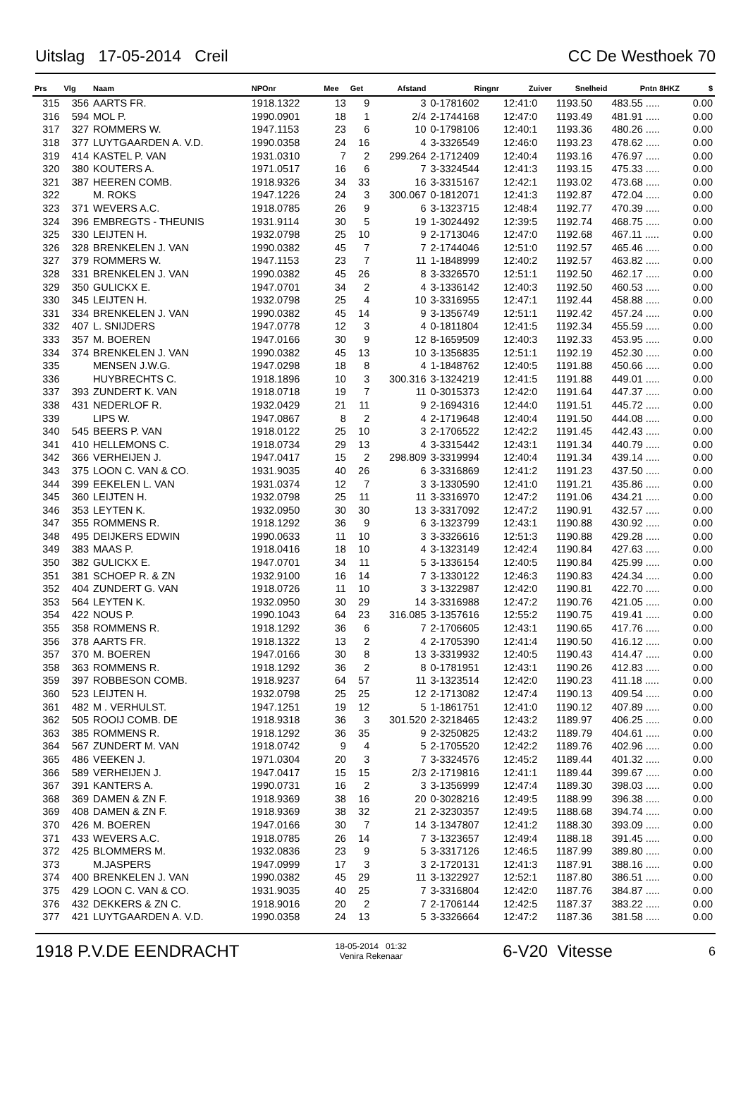Uitslag 17-05-2014 Creil CC De Westhoek 70
| Prs | Vlg | Naam | NPOnr | Mee | Get | Afstand | Ringnr | Zuiver | Snelheid | Pntn 8HKZ | $ |
| --- | --- | --- | --- | --- | --- | --- | --- | --- | --- | --- | --- |
| 315 | 356 | AARTS FR. | 1918.1322 | 13 | 9 | 3 | 0-1781602 | 12:41:0 | 1193.50 | 483.55 ..... | 0.00 |
| 316 | 594 | MOL P. | 1990.0901 | 18 | 1 | 2/4 | 2-1744168 | 12:47:0 | 1193.49 | 481.91 ..... | 0.00 |
| 317 | 327 | ROMMERS W. | 1947.1153 | 23 | 6 | 10 | 0-1798106 | 12:40:1 | 1193.36 | 480.26 ..... | 0.00 |
| 318 | 377 | LUYTGAARDEN A. V.D. | 1990.0358 | 24 | 16 | 4 | 3-3326549 | 12:46:0 | 1193.23 | 478.62 ..... | 0.00 |
| 319 | 414 | KASTEL P. VAN | 1931.0310 | 7 | 2 | 299.264 | 2-1712409 | 12:40:4 | 1193.16 | 476.97 ..... | 0.00 |
| 320 | 380 | KOUTERS A. | 1971.0517 | 16 | 6 | 7 | 3-3324544 | 12:41:3 | 1193.15 | 475.33 ..... | 0.00 |
| 321 | 387 | HEEREN COMB. | 1918.9326 | 34 | 33 | 16 | 3-3315167 | 12:42:1 | 1193.02 | 473.68 ..... | 0.00 |
| 322 | | M. ROKS | 1947.1226 | 24 | 3 | 300.067 | 0-1812071 | 12:41:3 | 1192.87 | 472.04 ..... | 0.00 |
| 323 | 371 | WEVERS A.C. | 1918.0785 | 26 | 9 | 6 | 3-1323715 | 12:48:4 | 1192.77 | 470.39 ..... | 0.00 |
| 324 | 396 | EMBREGTS - THEUNIS | 1931.9114 | 30 | 5 | 19 | 1-3024492 | 12:39:5 | 1192.74 | 468.75 ..... | 0.00 |
| 325 | 330 | LEIJTEN H. | 1932.0798 | 25 | 10 | 9 | 2-1713046 | 12:47:0 | 1192.68 | 467.11 ..... | 0.00 |
| 326 | 328 | BRENKELEN J. VAN | 1990.0382 | 45 | 7 | 7 | 2-1744046 | 12:51:0 | 1192.57 | 465.46 ..... | 0.00 |
| 327 | 379 | ROMMERS W. | 1947.1153 | 23 | 7 | 11 | 1-1848999 | 12:40:2 | 1192.57 | 463.82 ..... | 0.00 |
| 328 | 331 | BRENKELEN J. VAN | 1990.0382 | 45 | 26 | 8 | 3-3326570 | 12:51:1 | 1192.50 | 462.17 ..... | 0.00 |
| 329 | 350 | GULICKX E. | 1947.0701 | 34 | 2 | 4 | 3-1336142 | 12:40:3 | 1192.50 | 460.53 ..... | 0.00 |
| 330 | 345 | LEIJTEN H. | 1932.0798 | 25 | 4 | 10 | 3-3316955 | 12:47:1 | 1192.44 | 458.88 ..... | 0.00 |
| 331 | 334 | BRENKELEN J. VAN | 1990.0382 | 45 | 14 | 9 | 3-1356749 | 12:51:1 | 1192.42 | 457.24 ..... | 0.00 |
| 332 | 407 | L. SNIJDERS | 1947.0778 | 12 | 3 | 4 | 0-1811804 | 12:41:5 | 1192.34 | 455.59 ..... | 0.00 |
| 333 | 357 | M. BOEREN | 1947.0166 | 30 | 9 | 12 | 8-1659509 | 12:40:3 | 1192.33 | 453.95 ..... | 0.00 |
| 334 | 374 | BRENKELEN J. VAN | 1990.0382 | 45 | 13 | 10 | 3-1356835 | 12:51:1 | 1192.19 | 452.30 ..... | 0.00 |
| 335 | | MENSEN J.W.G. | 1947.0298 | 18 | 8 | 4 | 1-1848762 | 12:40:5 | 1191.88 | 450.66 ..... | 0.00 |
| 336 | | HUYBRECHTS C. | 1918.1896 | 10 | 3 | 300.316 | 3-1324219 | 12:41:5 | 1191.88 | 449.01 ..... | 0.00 |
| 337 | 393 | ZUNDERT K. VAN | 1918.0718 | 19 | 7 | 11 | 0-3015373 | 12:42:0 | 1191.64 | 447.37 ..... | 0.00 |
| 338 | 431 | NEDERLOF R. | 1932.0429 | 21 | 11 | 9 | 2-1694316 | 12:44:0 | 1191.51 | 445.72 ..... | 0.00 |
| 339 | | LIPS W. | 1947.0867 | 8 | 2 | 4 | 2-1719648 | 12:40:4 | 1191.50 | 444.08 ..... | 0.00 |
| 340 | 545 | BEERS P. VAN | 1918.0122 | 25 | 10 | 3 | 2-1706522 | 12:42:2 | 1191.45 | 442.43 ..... | 0.00 |
| 341 | 410 | HELLEMONS C. | 1918.0734 | 29 | 13 | 4 | 3-3315442 | 12:43:1 | 1191.34 | 440.79 ..... | 0.00 |
| 342 | 366 | VERHEIJEN J. | 1947.0417 | 15 | 2 | 298.809 | 3-3319994 | 12:40:4 | 1191.34 | 439.14 ..... | 0.00 |
| 343 | 375 | LOON C. VAN & CO. | 1931.9035 | 40 | 26 | 6 | 3-3316869 | 12:41:2 | 1191.23 | 437.50 ..... | 0.00 |
| 344 | 399 | EEKELEN L. VAN | 1931.0374 | 12 | 7 | 3 | 3-1330590 | 12:41:0 | 1191.21 | 435.86 ..... | 0.00 |
| 345 | 360 | LEIJTEN H. | 1932.0798 | 25 | 11 | 11 | 3-3316970 | 12:47:2 | 1191.06 | 434.21 ..... | 0.00 |
| 346 | 353 | LEYTEN K. | 1932.0950 | 30 | 30 | 13 | 3-3317092 | 12:47:2 | 1190.91 | 432.57 ..... | 0.00 |
| 347 | 355 | ROMMENS R. | 1918.1292 | 36 | 9 | 6 | 3-1323799 | 12:43:1 | 1190.88 | 430.92 ..... | 0.00 |
| 348 | 495 | DEIJKERS EDWIN | 1990.0633 | 11 | 10 | 3 | 3-3326616 | 12:51:3 | 1190.88 | 429.28 ..... | 0.00 |
| 349 | 383 | MAAS P. | 1918.0416 | 18 | 10 | 4 | 3-1323149 | 12:42:4 | 1190.84 | 427.63 ..... | 0.00 |
| 350 | 382 | GULICKX E. | 1947.0701 | 34 | 11 | 5 | 3-1336154 | 12:40:5 | 1190.84 | 425.99 ..... | 0.00 |
| 351 | 381 | SCHOEP R. & ZN | 1932.9100 | 16 | 14 | 7 | 3-1330122 | 12:46:3 | 1190.83 | 424.34 ..... | 0.00 |
| 352 | 404 | ZUNDERT G. VAN | 1918.0726 | 11 | 10 | 3 | 3-1322987 | 12:42:0 | 1190.81 | 422.70 ..... | 0.00 |
| 353 | 564 | LEYTEN K. | 1932.0950 | 30 | 29 | 14 | 3-3316988 | 12:47:2 | 1190.76 | 421.05 ..... | 0.00 |
| 354 | 422 | NOUS P. | 1990.1043 | 64 | 23 | 316.085 | 3-1357616 | 12:55:2 | 1190.75 | 419.41 ..... | 0.00 |
| 355 | 358 | ROMMENS R. | 1918.1292 | 36 | 6 | 7 | 2-1706605 | 12:43:1 | 1190.65 | 417.76 ..... | 0.00 |
| 356 | 378 | AARTS FR. | 1918.1322 | 13 | 2 | 4 | 2-1705390 | 12:41:4 | 1190.50 | 416.12 ..... | 0.00 |
| 357 | 370 | M. BOEREN | 1947.0166 | 30 | 8 | 13 | 3-3319932 | 12:40:5 | 1190.43 | 414.47 ..... | 0.00 |
| 358 | 363 | ROMMENS R. | 1918.1292 | 36 | 2 | 8 | 0-1781951 | 12:43:1 | 1190.26 | 412.83 ..... | 0.00 |
| 359 | 397 | ROBBESON COMB. | 1918.9237 | 64 | 57 | 11 | 3-1323514 | 12:42:0 | 1190.23 | 411.18 ..... | 0.00 |
| 360 | 523 | LEIJTEN H. | 1932.0798 | 25 | 25 | 12 | 2-1713082 | 12:47:4 | 1190.13 | 409.54 ..... | 0.00 |
| 361 | 482 | M . VERHULST. | 1947.1251 | 19 | 12 | 5 | 1-1861751 | 12:41:0 | 1190.12 | 407.89 ..... | 0.00 |
| 362 | 505 | ROOIJ COMB. DE | 1918.9318 | 36 | 3 | 301.520 | 2-3218465 | 12:43:2 | 1189.97 | 406.25 ..... | 0.00 |
| 363 | 385 | ROMMENS R. | 1918.1292 | 36 | 35 | 9 | 2-3250825 | 12:43:2 | 1189.79 | 404.61 ..... | 0.00 |
| 364 | 567 | ZUNDERT M. VAN | 1918.0742 | 9 | 4 | 5 | 2-1705520 | 12:42:2 | 1189.76 | 402.96 ..... | 0.00 |
| 365 | 486 | VEEKEN J. | 1971.0304 | 20 | 3 | 7 | 3-3324576 | 12:45:2 | 1189.44 | 401.32 ..... | 0.00 |
| 366 | 589 | VERHEIJEN J. | 1947.0417 | 15 | 15 | 2/3 | 2-1719816 | 12:41:1 | 1189.44 | 399.67 ..... | 0.00 |
| 367 | 391 | KANTERS A. | 1990.0731 | 16 | 2 | 3 | 3-1356999 | 12:47:4 | 1189.30 | 398.03 ..... | 0.00 |
| 368 | 369 | DAMEN & ZN F. | 1918.9369 | 38 | 16 | 20 | 0-3028216 | 12:49:5 | 1188.99 | 396.38 ..... | 0.00 |
| 369 | 408 | DAMEN & ZN F. | 1918.9369 | 38 | 32 | 21 | 2-3230357 | 12:49:5 | 1188.68 | 394.74 ..... | 0.00 |
| 370 | 426 | M. BOEREN | 1947.0166 | 30 | 7 | 14 | 3-1347807 | 12:41:2 | 1188.30 | 393.09 ..... | 0.00 |
| 371 | 433 | WEVERS A.C. | 1918.0785 | 26 | 14 | 7 | 3-1323657 | 12:49:4 | 1188.18 | 391.45 ..... | 0.00 |
| 372 | 425 | BLOMMERS M. | 1932.0836 | 23 | 9 | 5 | 3-3317126 | 12:46:5 | 1187.99 | 389.80 ..... | 0.00 |
| 373 | | M.JASPERS | 1947.0999 | 17 | 3 | 3 | 2-1720131 | 12:41:3 | 1187.91 | 388.16 ..... | 0.00 |
| 374 | 400 | BRENKELEN J. VAN | 1990.0382 | 45 | 29 | 11 | 3-1322927 | 12:52:1 | 1187.80 | 386.51 ..... | 0.00 |
| 375 | 429 | LOON C. VAN & CO. | 1931.9035 | 40 | 25 | 7 | 3-3316804 | 12:42:0 | 1187.76 | 384.87 ..... | 0.00 |
| 376 | 432 | DEKKERS & ZN C. | 1918.9016 | 20 | 2 | 7 | 2-1706144 | 12:42:5 | 1187.37 | 383.22 ..... | 0.00 |
| 377 | 421 | LUYTGAARDEN A. V.D. | 1990.0358 | 24 | 13 | 5 | 3-3326664 | 12:47:2 | 1187.36 | 381.58 ..... | 0.00 |
1918 P.V.DE EENDRACHT 18-05-2014 01:32
Venira Rekenaar 6-V20 Vitesse 6